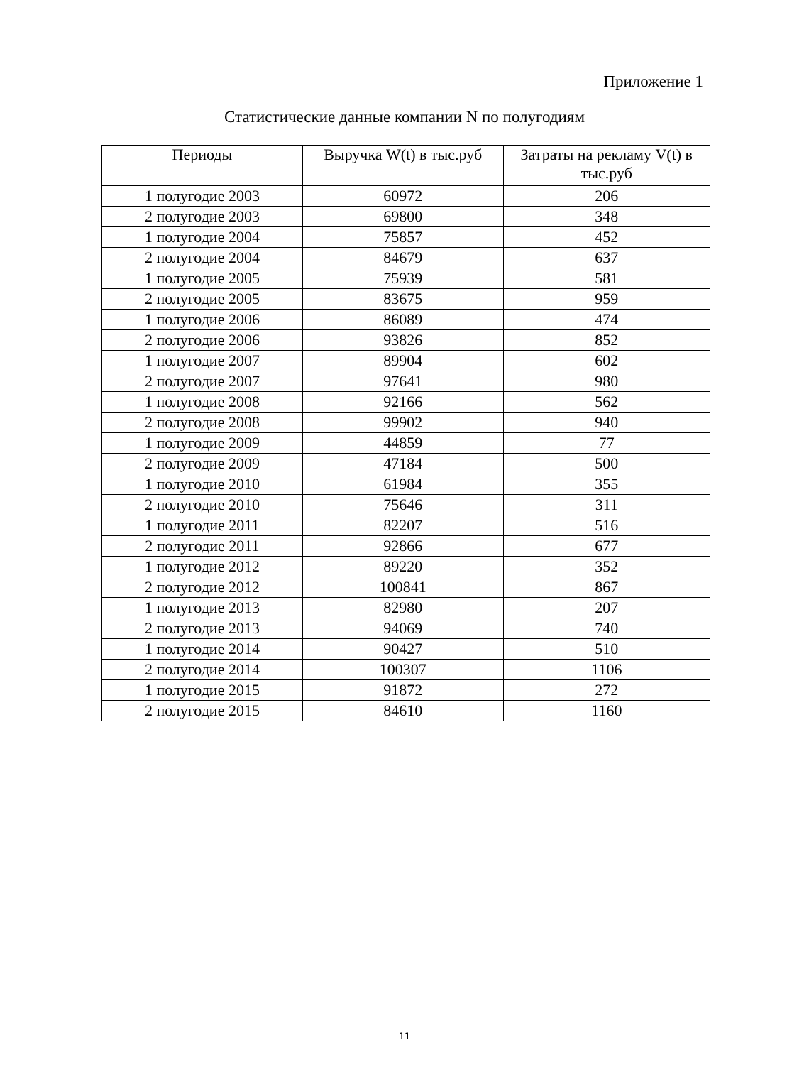Приложение 1
Статистические данные компании N по полугодиям
| Периоды | Выручка W(t) в тыс.руб | Затраты на рекламу V(t) в тыс.руб |
| --- | --- | --- |
| 1 полугодие 2003 | 60972 | 206 |
| 2 полугодие 2003 | 69800 | 348 |
| 1 полугодие 2004 | 75857 | 452 |
| 2 полугодие 2004 | 84679 | 637 |
| 1 полугодие 2005 | 75939 | 581 |
| 2 полугодие 2005 | 83675 | 959 |
| 1 полугодие 2006 | 86089 | 474 |
| 2 полугодие 2006 | 93826 | 852 |
| 1 полугодие 2007 | 89904 | 602 |
| 2 полугодие 2007 | 97641 | 980 |
| 1 полугодие 2008 | 92166 | 562 |
| 2 полугодие 2008 | 99902 | 940 |
| 1 полугодие 2009 | 44859 | 77 |
| 2 полугодие 2009 | 47184 | 500 |
| 1 полугодие 2010 | 61984 | 355 |
| 2 полугодие 2010 | 75646 | 311 |
| 1 полугодие 2011 | 82207 | 516 |
| 2 полугодие 2011 | 92866 | 677 |
| 1 полугодие 2012 | 89220 | 352 |
| 2 полугодие 2012 | 100841 | 867 |
| 1 полугодие 2013 | 82980 | 207 |
| 2 полугодие 2013 | 94069 | 740 |
| 1 полугодие 2014 | 90427 | 510 |
| 2 полугодие 2014 | 100307 | 1106 |
| 1 полугодие 2015 | 91872 | 272 |
| 2 полугодие 2015 | 84610 | 1160 |
11